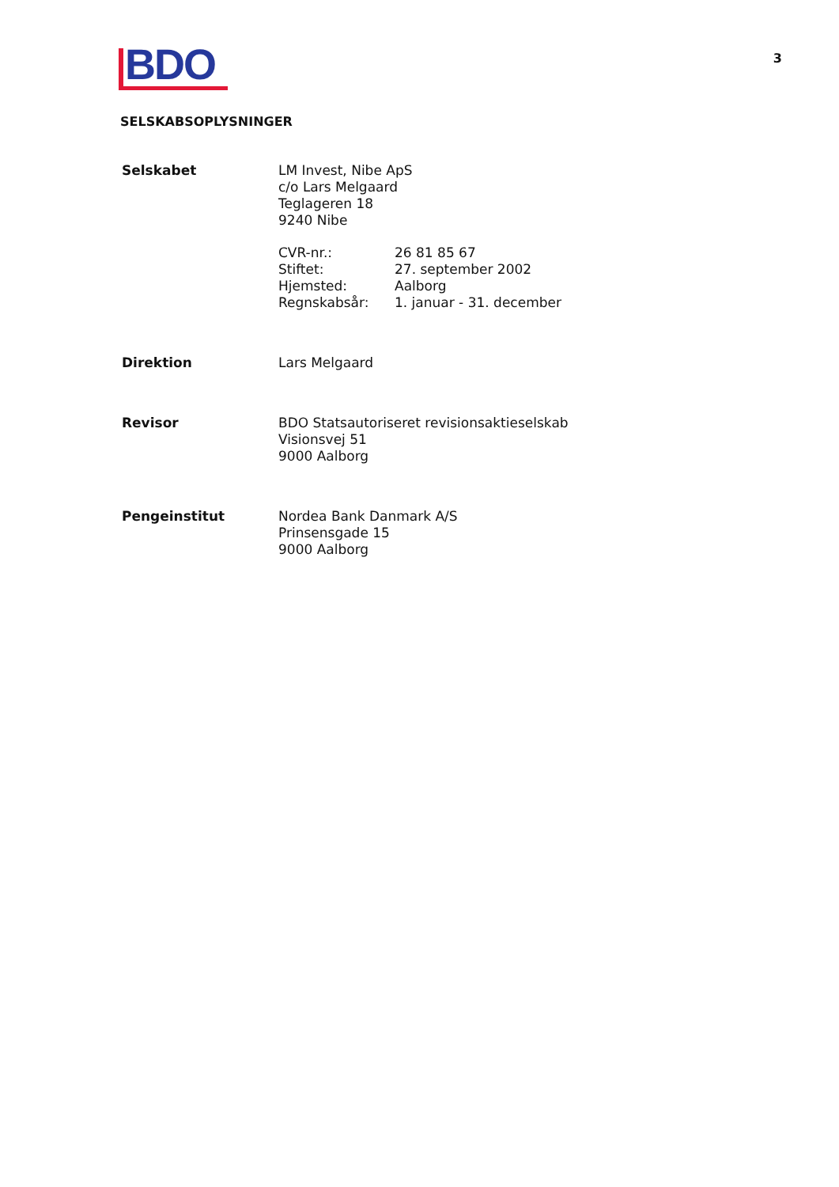BDO
3
SELSKABSOPLYSNINGER
| Selskabet | LM Invest, Nibe ApS c/o Lars Melgaard Teglageren 18 9240 Nibe / CVR-nr.: / 26 81 85 67 / / Stiftet: / 27. september 2002 / / Hjemsted: / Aalborg / / Regnskabsår: / 1. januar - 31. december / |
| Direktion | Lars Melgaard |
| Revisor | BDO Statsautoriseret revisionsaktieselskab Visionsvej 51 9000 Aalborg |
| Pengeinstitut | Nordea Bank Danmark A/S Prinsensgade 15 9000 Aalborg |